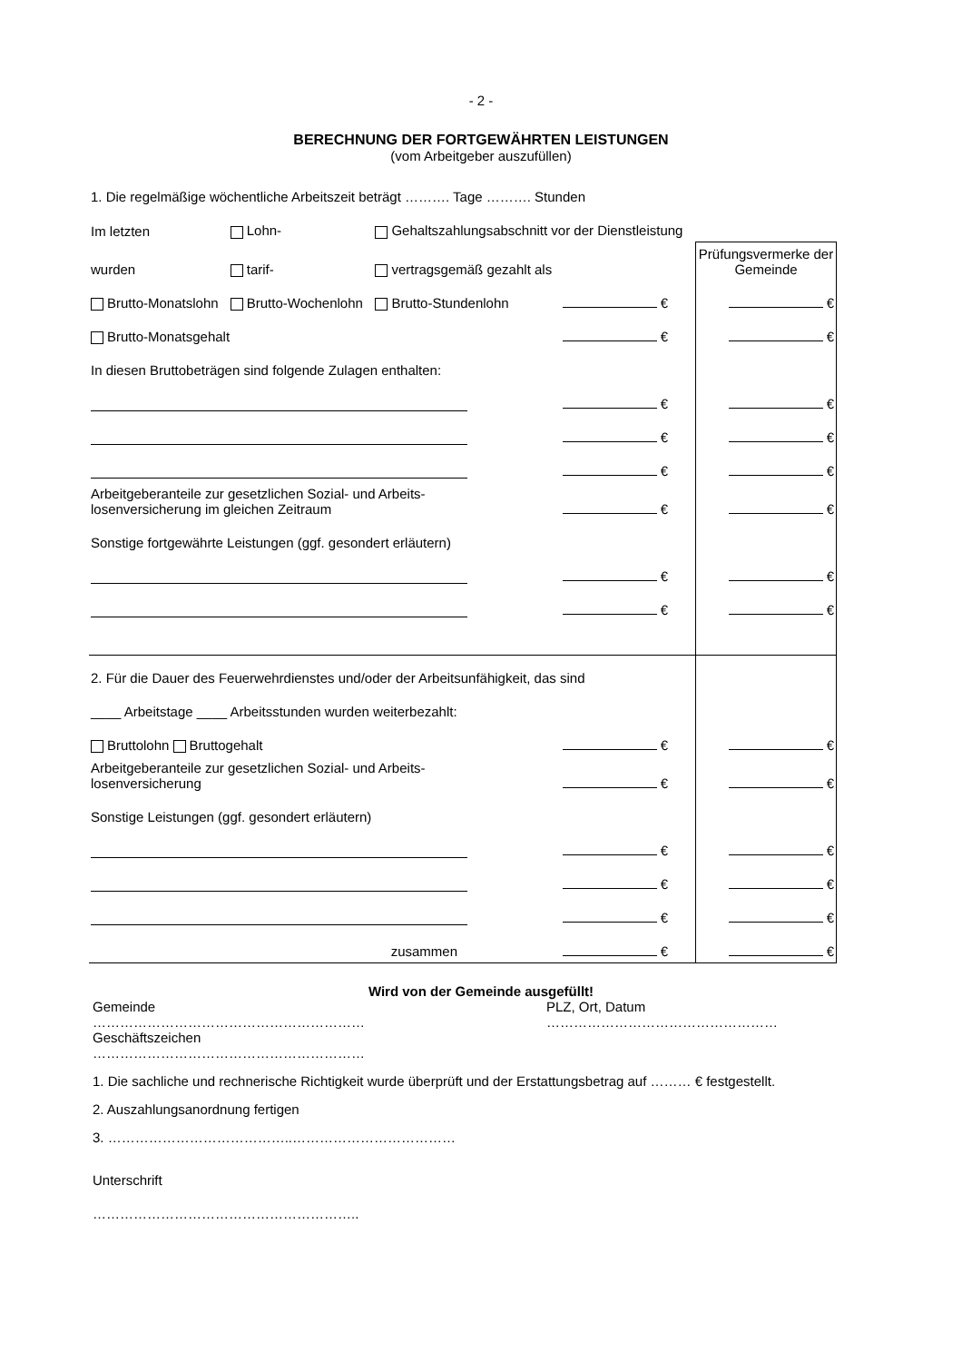- 2 -
BERECHNUNG DER FORTGEWÄHRTEN LEISTUNGEN
(vom Arbeitgeber auszufüllen)
| 1. Die regelmäßige wöchentliche Arbeitszeit beträgt ………. Tage ………. Stunden | | | | |
| Im letzten | Lohn- | Gehaltszahlungsabschnitt vor der Dienstleistung | | |
| wurden | tarif- | vertragsgemäß gezahlt als | | Prüfungsvermerke der Gemeinde |
| Brutto-Monatslohn | Brutto-Wochenlohn | Brutto-Stundenlohn | € | € |
| Brutto-Monatsgehalt | | | € | € |
| In diesen Bruttobeträgen sind folgende Zulagen enthalten: | | | | |
| | | | € | € |
| | | | € | € |
| | | | € | € |
| Arbeitgeberanteile zur gesetzlichen Sozial- und Arbeits- losenversicherung im gleichen Zeitraum | | | € | € |
| Sonstige fortgewährte Leistungen (ggf. gesondert erläutern) | | | | |
| | | | € | € |
| | | | € | € |
| 2. Für die Dauer des Feuerwehrdienstes und/oder der Arbeitsunfähigkeit, das sind | | | | |
| ____ Arbeitstage ____ Arbeitsstunden wurden weiterbezahlt: | | | | |
| Bruttolohn Bruttogehalt | | | € | € |
| Arbeitgeberanteile zur gesetzlichen Sozial- und Arbeits- losenversicherung | | | € | € |
| Sonstige Leistungen (ggf. gesondert erläutern) | | | | |
| | | | € | € |
| | | | € | € |
| | | | € | € |
| zusammen | | | € | € |
Wird von der Gemeinde ausgefüllt!
Gemeinde
……………………………………………………
Geschäftszeichen
……………………………………………………
PLZ, Ort, Datum
……………………………………………
1. Die sachliche und rechnerische Richtigkeit wurde überprüft und der Erstattungsbetrag auf ……… € festgestellt.
2. Auszahlungsanordnung fertigen
3. …………………………………..………………………………
Unterschrift
…………………………………………………..